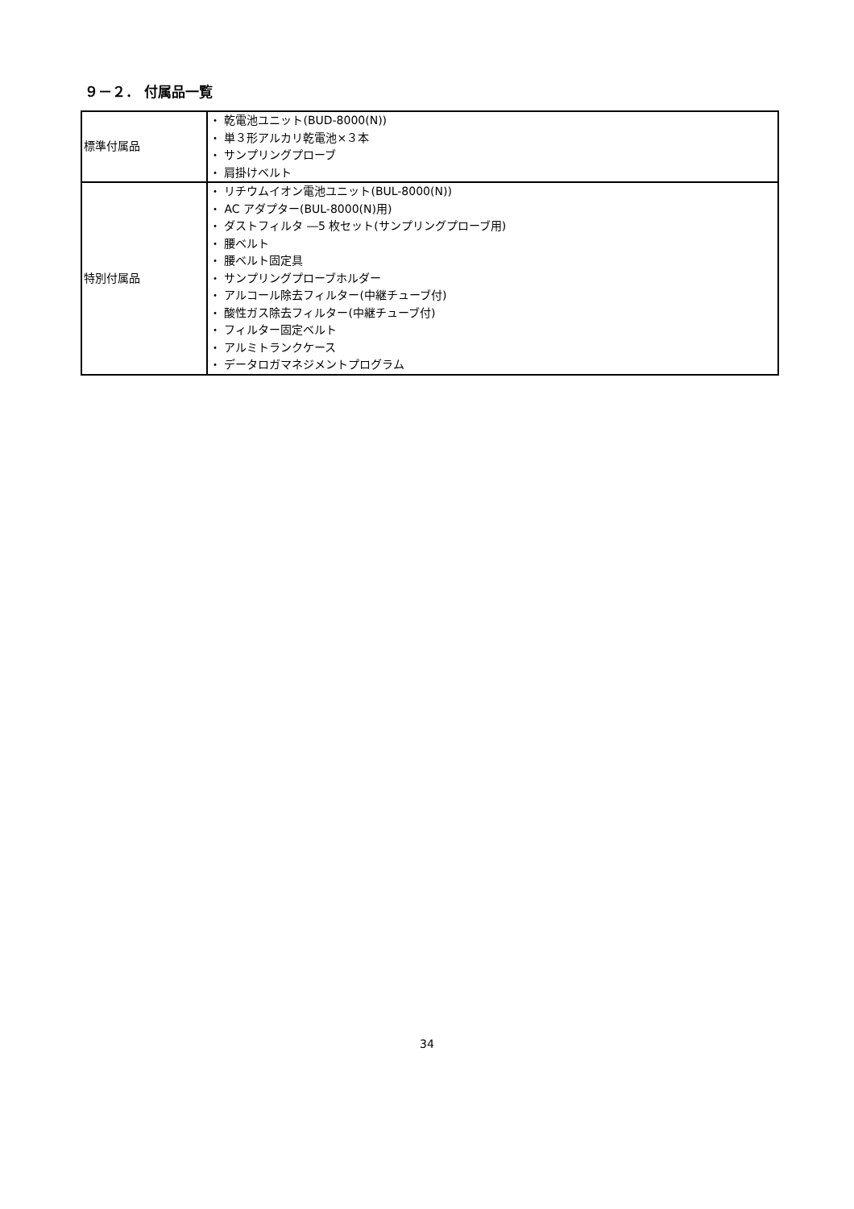９－２． 付属品一覧
| 標準付属品 | ・ 乾電池ユニット(BUD-8000(N)) ・ 単３形アルカリ乾電池×３本 ・ サンプリングプローブ ・ 肩掛けベルト |
| 特別付属品 | ・ リチウムイオン電池ユニット(BUL-8000(N)) ・ AC アダプター(BUL-8000(N)用) ・ ダストフィルタ ―5 枚セット(サンプリングプローブ用) ・ 腰ベルト ・ 腰ベルト固定具 ・ サンプリングプローブホルダー ・ アルコール除去フィルター(中継チューブ付) ・ 酸性ガス除去フィルター(中継チューブ付) ・ フィルター固定ベルト ・ アルミトランクケース ・ データロガマネジメントプログラム |
34